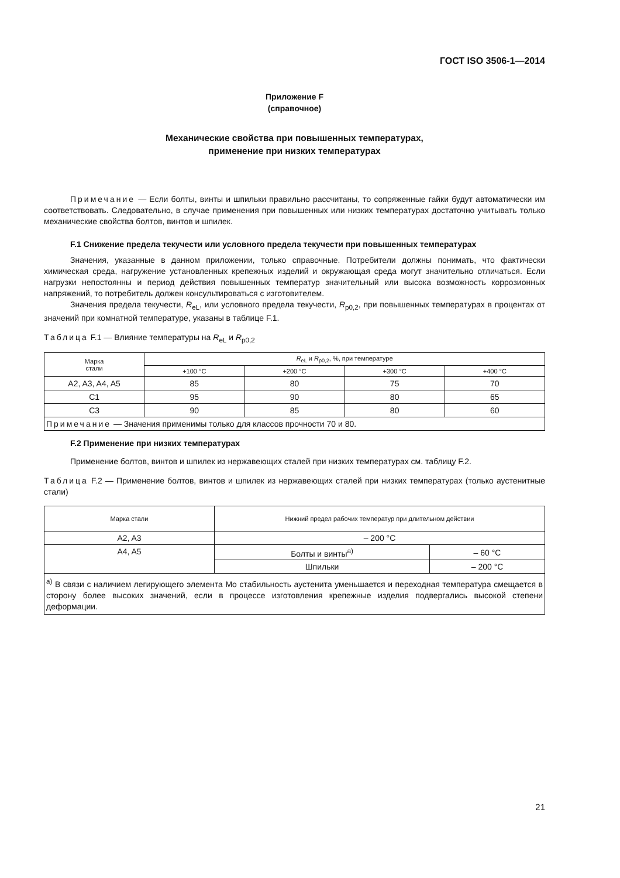ГОСТ ISO 3506-1—2014
Приложение F
(справочное)
Механические свойства при повышенных температурах,
применение при низких температурах
Примечание — Если болты, винты и шпильки правильно рассчитаны, то сопряженные гайки будут автоматически им соответствовать. Следовательно, в случае применения при повышенных или низких температурах достаточно учитывать только механические свойства болтов, винтов и шпилек.
F.1 Снижение предела текучести или условного предела текучести при повышенных температурах
Значения, указанные в данном приложении, только справочные. Потребители должны понимать, что фактически химическая среда, нагружение установленных крепежных изделий и окружающая среда могут значительно отличаться. Если нагрузки непостоянны и период действия повышенных температур значительный или высока возможность коррозионных напряжений, то потребитель должен консультироваться с изготовителем.
Значения предела текучести, R<sub>eL</sub>, или условного предела текучести, R<sub>p0,2</sub>, при повышенных температурах в процентах от значений при комнатной температуре, указаны в таблице F.1.
Таблица F.1 — Влияние температуры на R<sub>eL</sub> и R<sub>p0,2</sub>
| Марка стали | R<sub>eL</sub> и R<sub>p0,2</sub>, %, при температуре | | | |
| --- | --- | --- | --- | --- |
| | +100 °С | +200 °С | +300 °С | +400 °С |
| A2, A3, A4, A5 | 85 | 80 | 75 | 70 |
| C1 | 95 | 90 | 80 | 65 |
| C3 | 90 | 85 | 80 | 60 |
| Примечание — Значения применимы только для классов прочности 70 и 80. | | | | |
F.2 Применение при низких температурах
Применение болтов, винтов и шпилек из нержавеющих сталей при низких температурах см. таблицу F.2.
Таблица F.2 — Применение болтов, винтов и шпилек из нержавеющих сталей при низких температурах (только аустенитные стали)
| Марка стали | Нижний предел рабочих температур при длительном действии | |
| --- | --- | --- |
| A2, A3 | – 200 °C | |
| A4, A5 | Болты и винты<sup>a)</sup> | – 60 °C |
| | Шпильки | – 200 °C |
| <sup>a)</sup> В связи с наличием легирующего элемента Mo стабильность аустенита уменьшается и переходная температура смещается в сторону более высоких значений, если в процессе изготовления крепежные изделия подвергались высокой степени деформации. | | |
21